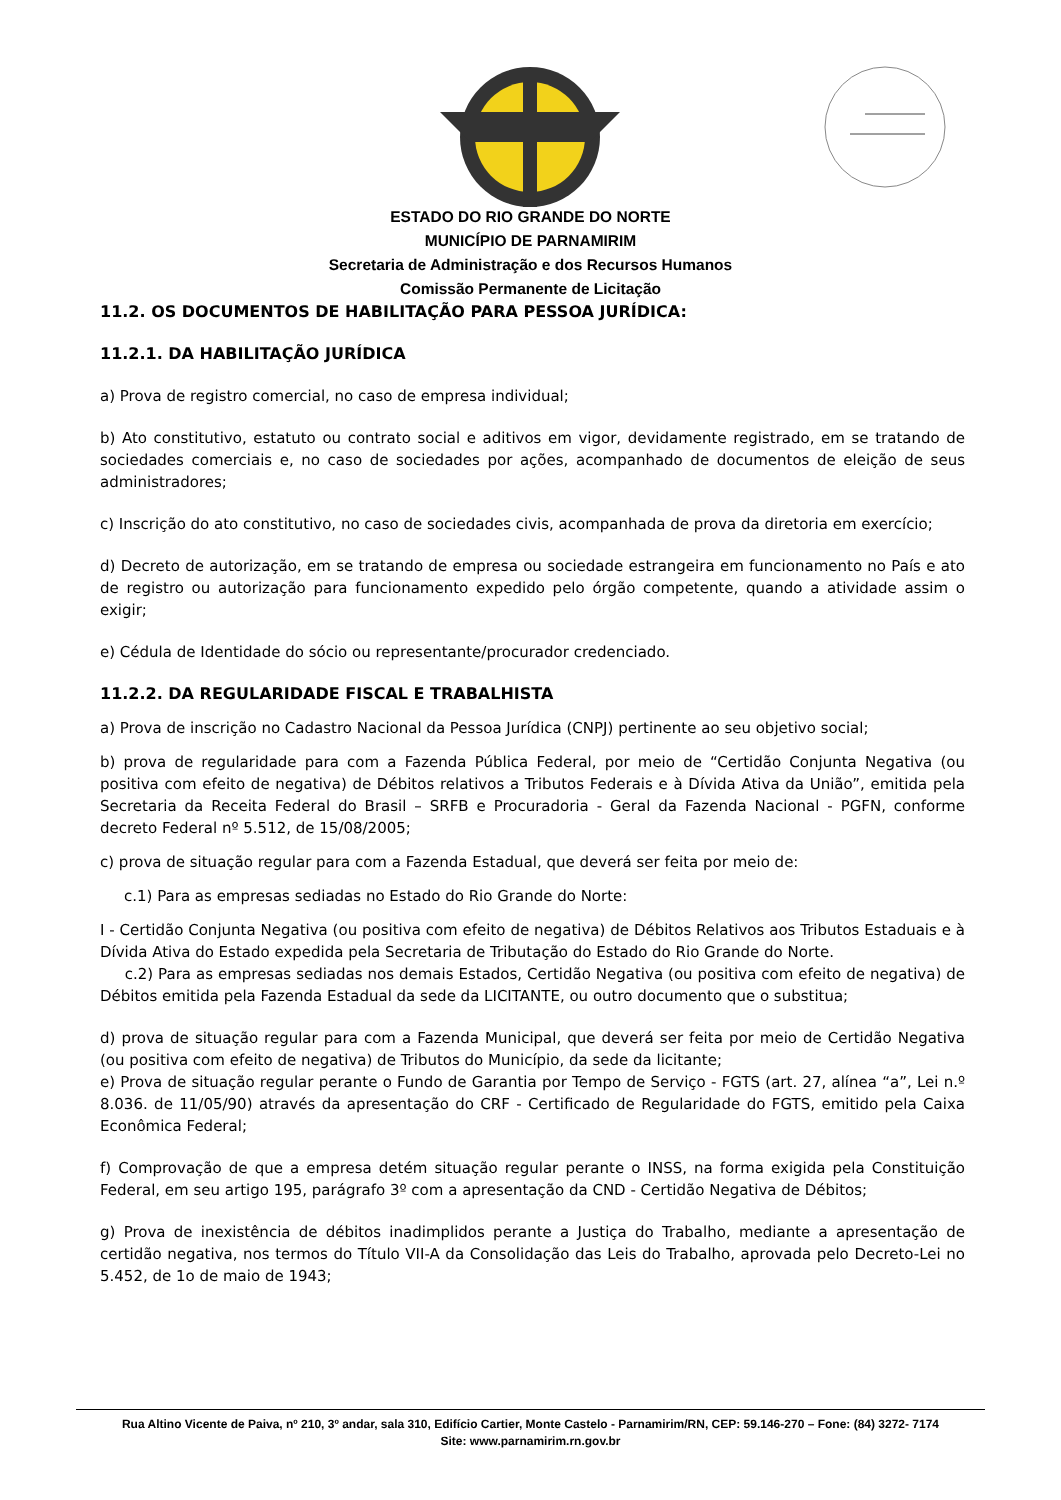ESTADO DO RIO GRANDE DO NORTE
MUNICÍPIO DE PARNAMIRIM
Secretaria de Administração e dos Recursos Humanos
Comissão Permanente de Licitação
11.2. OS DOCUMENTOS DE HABILITAÇÃO PARA PESSOA JURÍDICA:
11.2.1. DA HABILITAÇÃO JURÍDICA
a) Prova de registro comercial, no caso de empresa individual;
b) Ato constitutivo, estatuto ou contrato social e aditivos em vigor, devidamente registrado, em se tratando de sociedades comerciais e, no caso de sociedades por ações, acompanhado de documentos de eleição de seus administradores;
c) Inscrição do ato constitutivo, no caso de sociedades civis, acompanhada de prova da diretoria em exercício;
d) Decreto de autorização, em se tratando de empresa ou sociedade estrangeira em funcionamento no País e ato de registro ou autorização para funcionamento expedido pelo órgão competente, quando a atividade assim o exigir;
e) Cédula de Identidade do sócio ou representante/procurador credenciado.
11.2.2. DA REGULARIDADE FISCAL E TRABALHISTA
a) Prova de inscrição no Cadastro Nacional da Pessoa Jurídica (CNPJ) pertinente ao seu objetivo social;
b) prova de regularidade para com a Fazenda Pública Federal, por meio de “Certidão Conjunta Negativa (ou positiva com efeito de negativa) de Débitos relativos a Tributos Federais e à Dívida Ativa da União”, emitida pela Secretaria da Receita Federal do Brasil – SRFB e Procuradoria - Geral da Fazenda Nacional - PGFN, conforme decreto Federal nº 5.512, de 15/08/2005;
c) prova de situação regular para com a Fazenda Estadual, que deverá ser feita por meio de:
c.1) Para as empresas sediadas no Estado do Rio Grande do Norte:
I - Certidão Conjunta Negativa (ou positiva com efeito de negativa) de Débitos Relativos aos Tributos Estaduais e à Dívida Ativa do Estado expedida pela Secretaria de Tributação do Estado do Rio Grande do Norte.
c.2) Para as empresas sediadas nos demais Estados, Certidão Negativa (ou positiva com efeito de negativa) de Débitos emitida pela Fazenda Estadual da sede da LICITANTE, ou outro documento que o substitua;
d) prova de situação regular para com a Fazenda Municipal, que deverá ser feita por meio de Certidão Negativa (ou positiva com efeito de negativa) de Tributos do Município, da sede da licitante;
e) Prova de situação regular perante o Fundo de Garantia por Tempo de Serviço - FGTS (art. 27, alínea “a”, Lei n.º 8.036. de 11/05/90) através da apresentação do CRF - Certificado de Regularidade do FGTS, emitido pela Caixa Econômica Federal;
f) Comprovação de que a empresa detém situação regular perante o INSS, na forma exigida pela Constituição Federal, em seu artigo 195, parágrafo 3º com a apresentação da CND - Certidão Negativa de Débitos;
g) Prova de inexistência de débitos inadimplidos perante a Justiça do Trabalho, mediante a apresentação de certidão negativa, nos termos do Título VII-A da Consolidação das Leis do Trabalho, aprovada pelo Decreto-Lei no 5.452, de 1o de maio de 1943;
Rua Altino Vicente de Paiva, nº 210, 3º andar, sala 310, Edifício Cartier, Monte Castelo - Parnamirim/RN, CEP: 59.146-270 – Fone: (84) 3272- 7174
Site: www.parnamirim.rn.gov.br